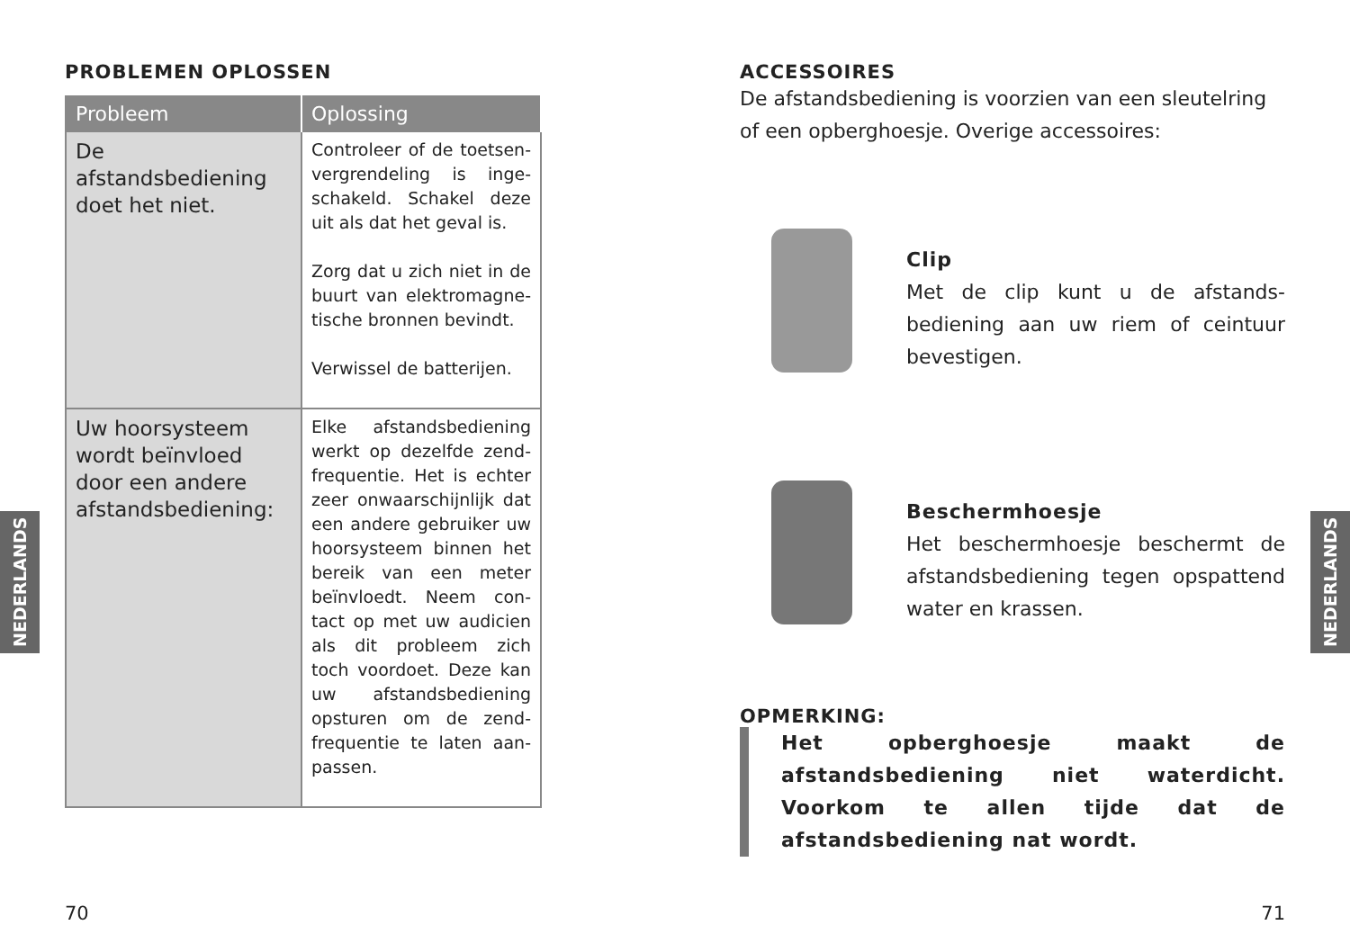PROBLEMEN OPLOSSEN
| Probleem | Oplossing |
| --- | --- |
| De afstandsbediening doet het niet. | Controleer of de toetsen­vergrendeling is inge­schakeld. Schakel deze uit als dat het geval is. Zorg dat u zich niet in de buurt van elektromagne­tische bronnen bevindt. Verwissel de batterijen. |
| Uw hoorsysteem wordt beïnvloed door een andere afstands­bediening: | Elke afstandsbediening werkt op dezelfde zend­frequentie. Het is echter zeer onwaarschijnlijk dat een andere gebruiker uw hoorsysteem binnen het bereik van een meter beïnvloedt. Neem con­tact op met uw audicien als dit probleem zich toch voordoet. Deze kan uw afstandsbediening opsturen om de zend­frequentie te laten aan­passen. |
70
NEDERLANDS
ACCESSOIRES
De afstandsbediening is voorzien van een sleutelring of een opberghoesje. Overige accessoires:
Clip
Met de clip kunt u de afstands­bediening aan uw riem of ceintuur bevestigen.
Beschermhoesje
Het beschermhoesje beschermt de afstandsbediening tegen op­spattend water en krassen.
OPMERKING:
Het opberghoesje maakt de afstandsbediening niet waterdicht. Voorkom te allen tijde dat de afstandsbediening nat wordt.
71
NEDERLANDS